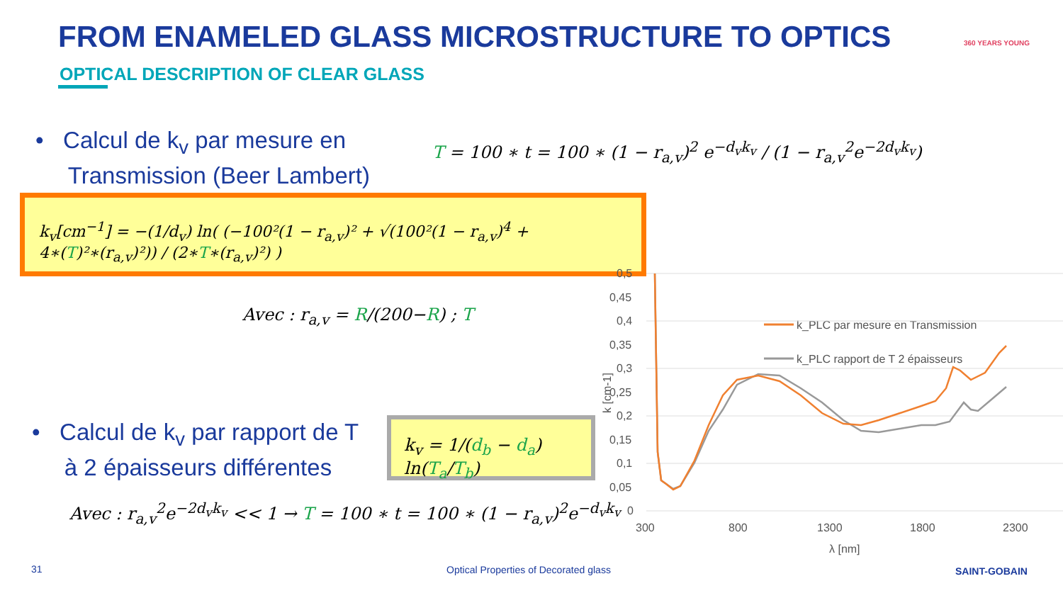FROM ENAMELED GLASS MICROSTRUCTURE TO OPTICS
OPTICAL DESCRIPTION OF CLEAR GLASS
• Calcul de k<sub>v</sub> par mesure en
Transmission (Beer Lambert)
T = 100 ∗ t = 100 ∗ (1 − r<sub>a,v</sub>)<sup>2</sup> e<sup>−d<sub>v</sub>k<sub>v</sub></sup> / (1 − r<sub>a,v</sub><sup>2</sup>e<sup>−2d<sub>v</sub>k<sub>v</sub></sup>)
k<sub>v</sub>[cm<sup>−1</sup>] = −(1/d<sub>v</sub>) ln( (−100²(1 − r<sub>a,v</sub>)² + √(100²(1 − r<sub>a,v</sub>)<sup>4</sup> + 4∗(T)²∗(r<sub>a,v</sub>)²)) / (2∗T∗(r<sub>a,v</sub>)²) )
Avec : r<sub>a,v</sub> = R/(200−R) ; T
• Calcul de k<sub>v</sub> par rapport de T
à 2 épaisseurs différentes
k<sub>v</sub> = 1/(d<sub>b</sub> − d<sub>a</sub>) ln(T<sub>a</sub>/T<sub>b</sub>)
Avec : r<sub>a,v</sub><sup>2</sup>e<sup>−2d<sub>v</sub>k<sub>v</sub></sup> << 1 → T = 100 ∗ t = 100 ∗ (1 − r<sub>a,v</sub>)<sup>2</sup>e<sup>−d<sub>v</sub>k<sub>v</sub></sup>
0,5
0,45
0,4
0,35
0,3
0,25
0,2
0,15
0,1
0,05
0
300
800
1300
1800
2300
λ [nm]
k [cm-1]
k_PLC par mesure en Transmission
k_PLC rapport de T 2 épaisseurs
31
Optical Properties of Decorated glass
SAINT-GOBAIN
360 YEARS YOUNG